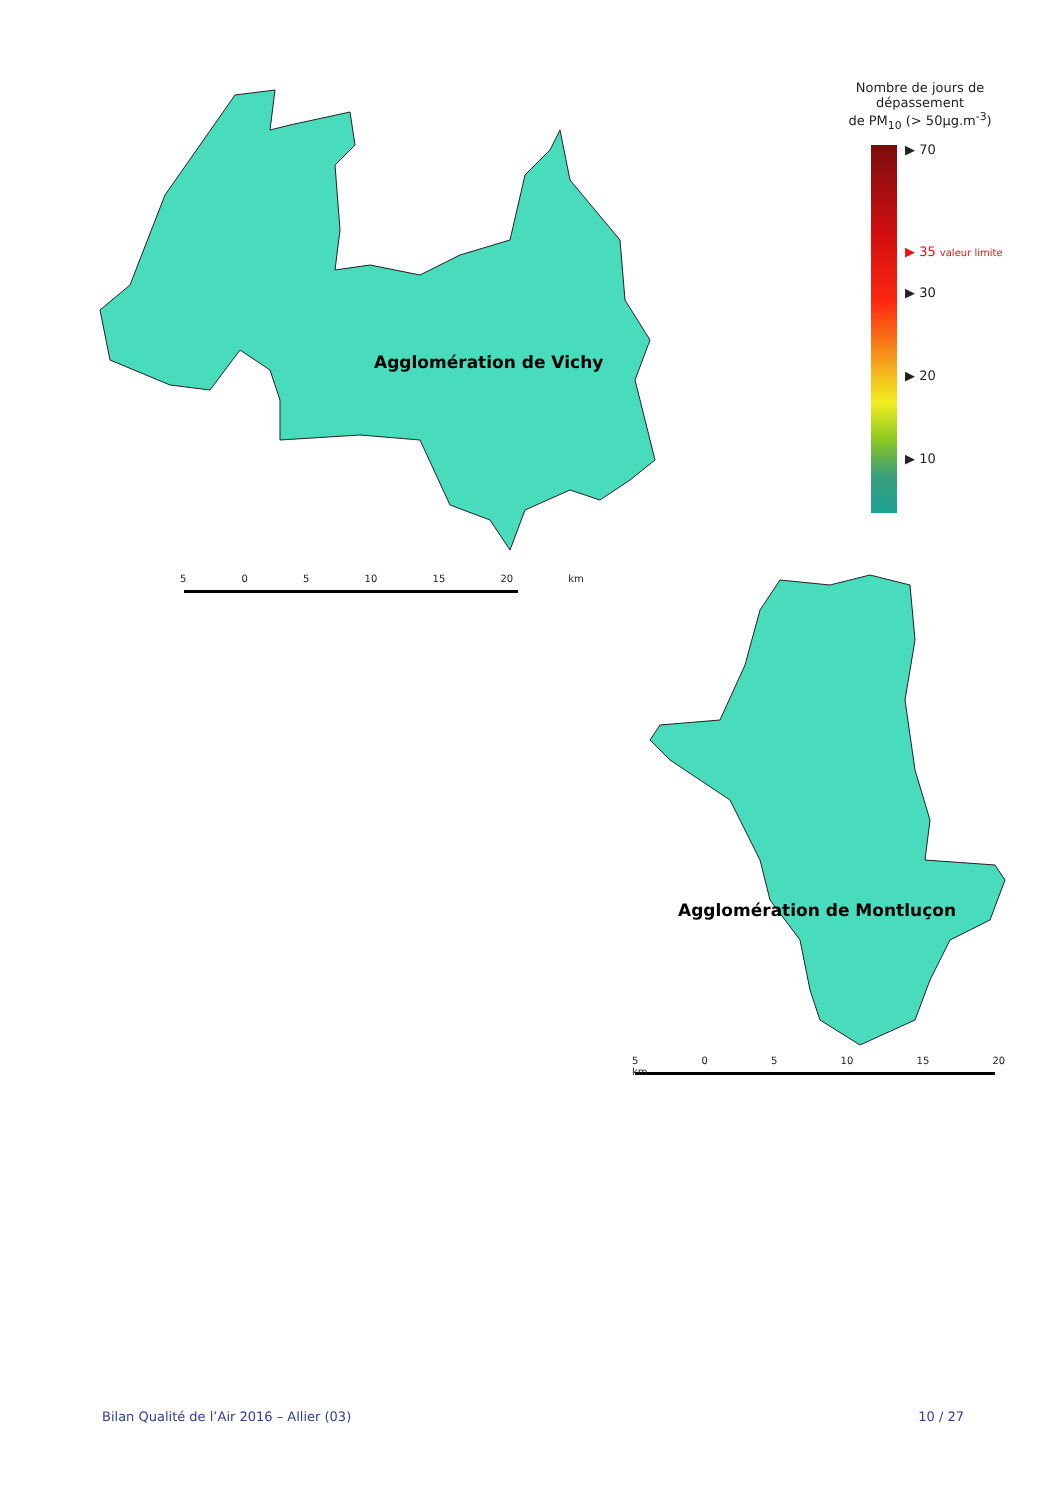Nombre de jours de dépassement
de PM<sub>10</sub> (> 50µg.m<sup>-3</sup>)
▶ 70
▶ 35 valeur limite
▶ 30
▶ 20
▶ 10
Agglomération de Vichy
Agglomération de Montluçon
5 0 5 10 15 20 km
5 0 5 10 15 20 km
Bilan Qualité de l’Air 2016 – Allier (03) 10 / 27